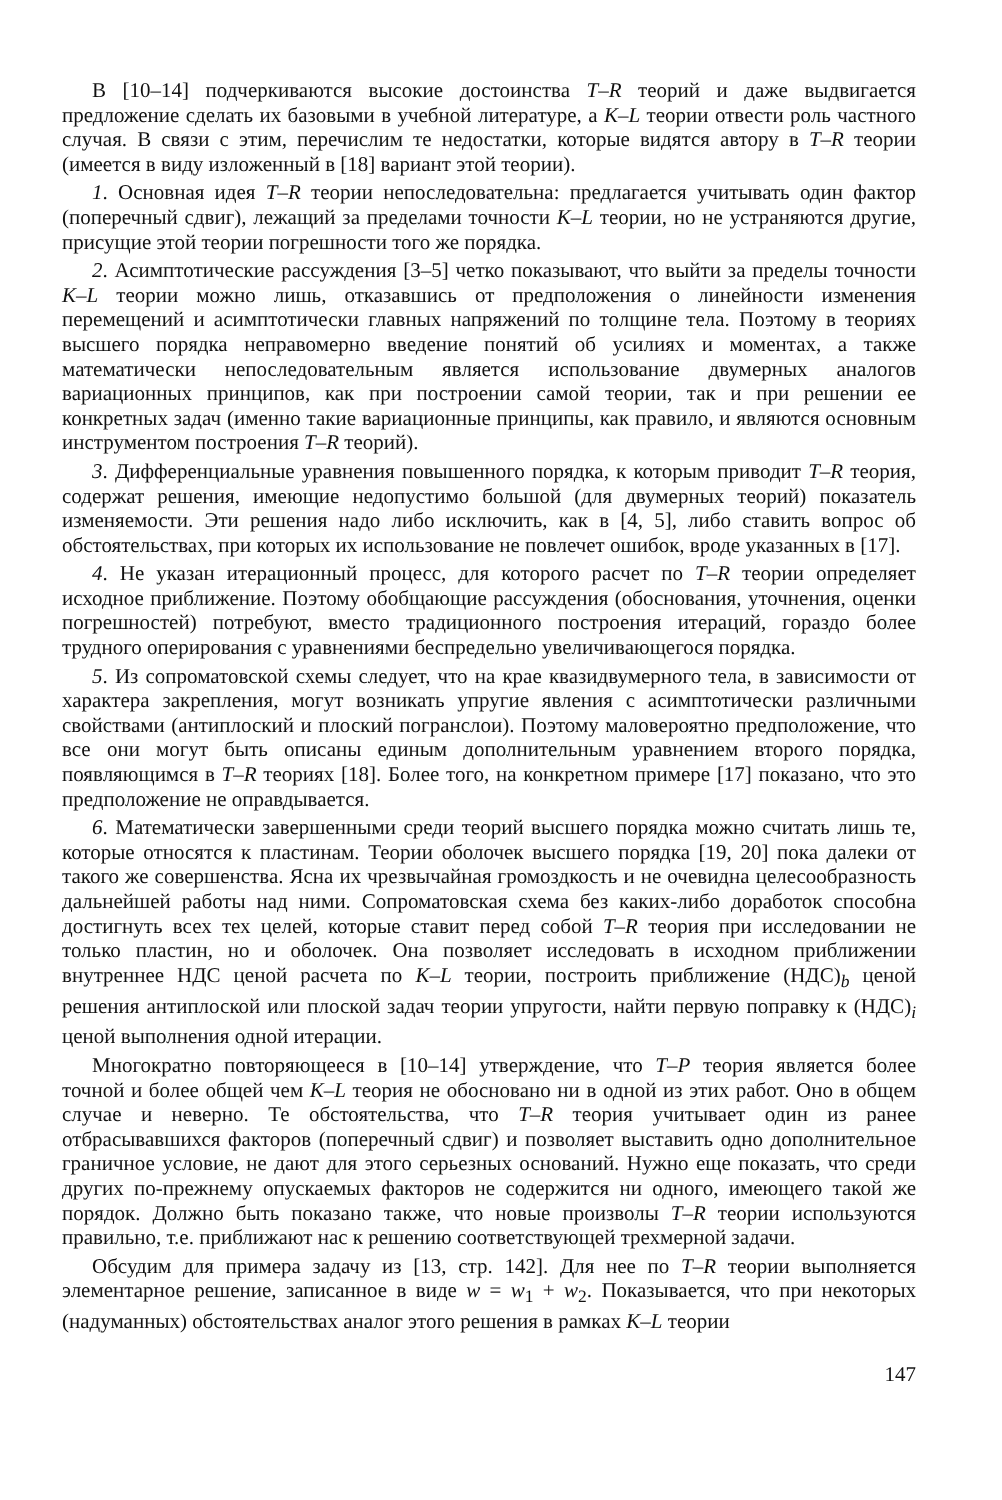В [10–14] подчеркиваются высокие достоинства T–R теорий и даже выдвигается предложение сделать их базовыми в учебной литературе, а K–L теории отвести роль частного случая. В связи с этим, перечислим те недостатки, которые видятся автору в T–R теории (имеется в виду изложенный в [18] вариант этой теории).
1. Основная идея T–R теории непоследовательна: предлагается учитывать один фактор (поперечный сдвиг), лежащий за пределами точности K–L теории, но не устраняются другие, присущие этой теории погрешности того же порядка.
2. Асимптотические рассуждения [3–5] четко показывают, что выйти за пределы точности K–L теории можно лишь, отказавшись от предположения о линейности изменения перемещений и асимптотически главных напряжений по толщине тела. Поэтому в теориях высшего порядка неправомерно введение понятий об усилиях и моментах, а также математически непоследовательным является использование двумерных аналогов вариационных принципов, как при построении самой теории, так и при решении ее конкретных задач (именно такие вариационные принципы, как правило, и являются основным инструментом построения T–R теорий).
3. Дифференциальные уравнения повышенного порядка, к которым приводит T–R теория, содержат решения, имеющие недопустимо большой (для двумерных теорий) показатель изменяемости. Эти решения надо либо исключить, как в [4, 5], либо ставить вопрос об обстоятельствах, при которых их использование не повлечет ошибок, вроде указанных в [17].
4. Не указан итерационный процесс, для которого расчет по T–R теории определяет исходное приближение. Поэтому обобщающие рассуждения (обоснования, уточнения, оценки погрешностей) потребуют, вместо традиционного построения итераций, гораздо более трудного оперирования с уравнениями беспредельно увеличивающегося порядка.
5. Из сопроматовской схемы следует, что на крае квазидвумерного тела, в зависимости от характера закрепления, могут возникать упругие явления с асимптотически различными свойствами (антиплоский и плоский погранслои). Поэтому маловероятно предположение, что все они могут быть описаны единым дополнительным уравнением второго порядка, появляющимся в T–R теориях [18]. Более того, на конкретном примере [17] показано, что это предположение не оправдывается.
6. Математически завершенными среди теорий высшего порядка можно считать лишь те, которые относятся к пластинам. Теории оболочек высшего порядка [19, 20] пока далеки от такого же совершенства. Ясна их чрезвычайная громоздкость и не очевидна целесообразность дальнейшей работы над ними. Сопроматовская схема без каких-либо доработок способна достигнуть всех тех целей, которые ставит перед собой T–R теория при исследовании не только пластин, но и оболочек. Она позволяет исследовать в исходном приближении внутреннее НДС ценой расчета по K–L теории, построить приближение (НДС)<sub>b</sub> ценой решения антиплоской или плоской задач теории упругости, найти первую поправку к (НДС)<sub>i</sub> ценой выполнения одной итерации.
Многократно повторяющееся в [10–14] утверждение, что T–P теория является более точной и более общей чем K–L теория не обосновано ни в одной из этих работ. Оно в общем случае и неверно. Те обстоятельства, что T–R теория учитывает один из ранее отбрасывавшихся факторов (поперечный сдвиг) и позволяет выставить одно дополнительное граничное условие, не дают для этого серьезных оснований. Нужно еще показать, что среди других по-прежнему опускаемых факторов не содержится ни одного, имеющего такой же порядок. Должно быть показано также, что новые произволы T–R теории используются правильно, т.е. приближают нас к решению соответствующей трехмерной задачи.
Обсудим для примера задачу из [13, стр. 142]. Для нее по T–R теории выполняется элементарное решение, записанное в виде w = w<sub>1</sub> + w<sub>2</sub>. Показывается, что при некоторых (надуманных) обстоятельствах аналог этого решения в рамках K–L теории
147